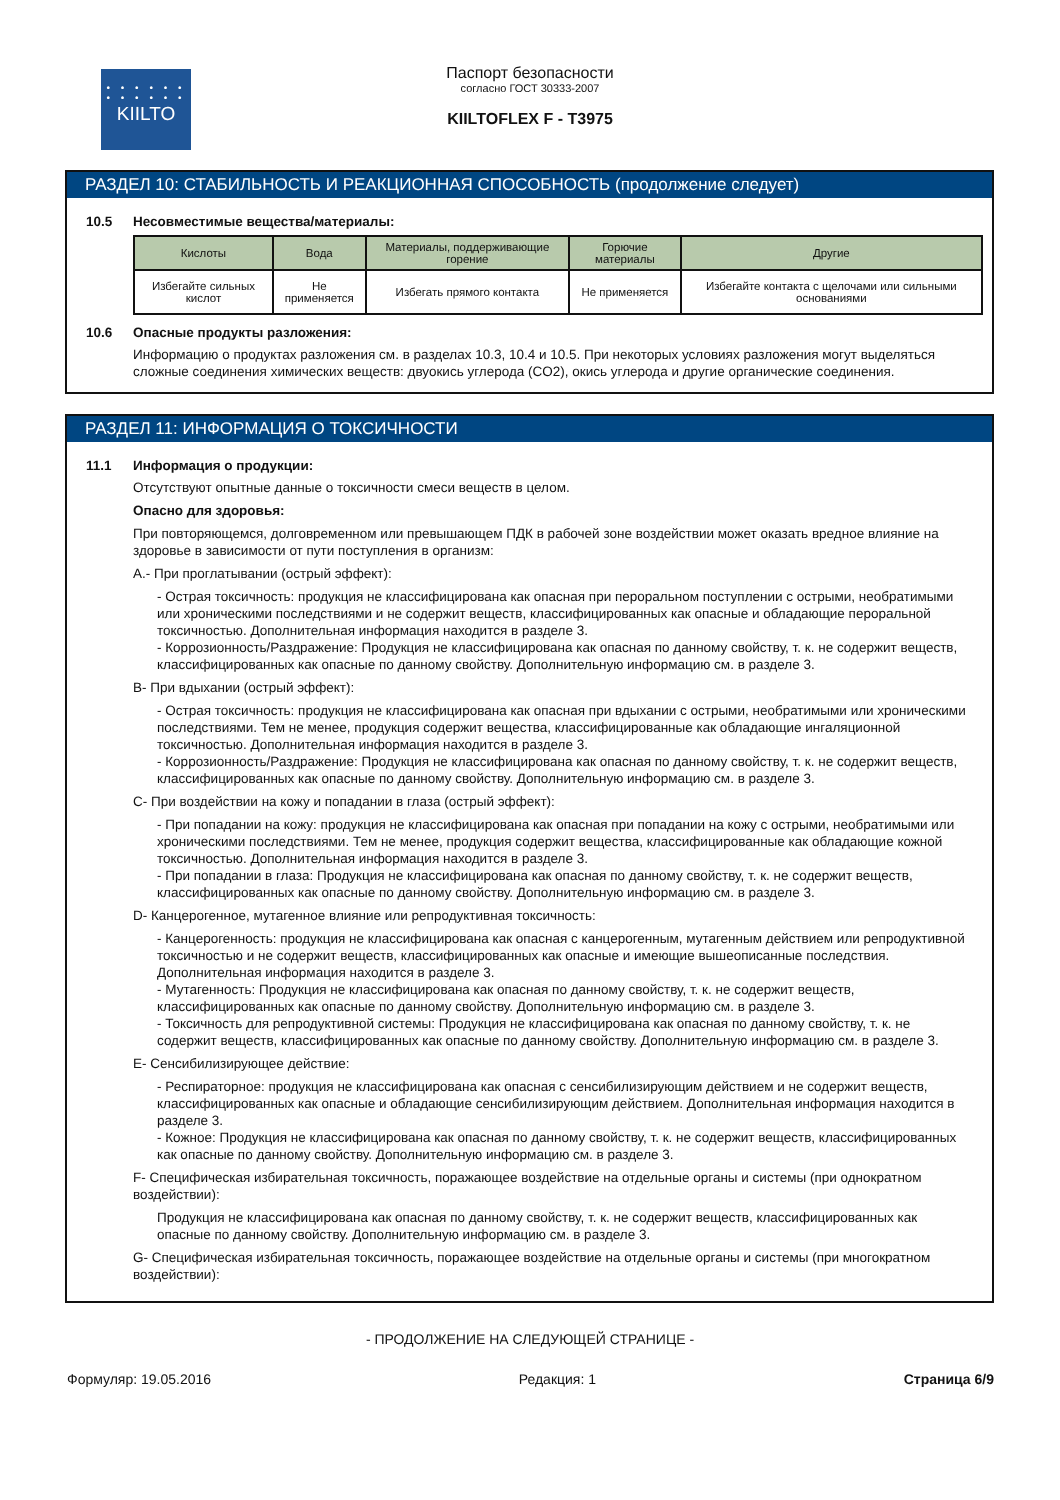• • • • • •
• • • • • •
KIILTO
Паспорт безопасности
согласно ГОСТ 30333-2007
KIILTOFLEX F - T3975
РАЗДЕЛ 10: СТАБИЛЬНОСТЬ И РЕАКЦИОННАЯ СПОСОБНОСТЬ (продолжение следует)
10.5 Несовместимые вещества/материалы:
| Кислоты | Вода | Материалы, поддерживающие горение | Горючие материалы | Другие |
| --- | --- | --- | --- | --- |
| Избегайте сильных кислот | Не применяется | Избегать прямого контакта | Не применяется | Избегайте контакта с щелочами или сильными основаниями |
10.6 Опасные продукты разложения:
Информацию о продуктах разложения см. в разделах 10.3, 10.4 и 10.5. При некоторых условиях разложения могут выделяться сложные соединения химических веществ: двуокись углерода (CO2), окись углерода и другие органические соединения.
РАЗДЕЛ 11: ИНФОРМАЦИЯ О ТОКСИЧНОСТИ
11.1 Информация о продукции:
Отсутствуют опытные данные о токсичности смеси веществ в целом.
Опасно для здоровья:
При повторяющемся, долговременном или превышающем ПДК в рабочей зоне воздействии может оказать вредное влияние на здоровье в зависимости от пути поступления в организм:
A.- При проглатывании (острый эффект):
- Острая токсичность: продукция не классифицирована как опасная при пероральном поступлении с острыми, необратимыми или хроническими последствиями и не содержит веществ, классифицированных как опасные и обладающие пероральной токсичностью. Дополнительная информация находится в разделе 3.
- Коррозионность/Раздражение: Продукция не классифицирована как опасная по данному свойству, т. к. не содержит веществ, классифицированных как опасные по данному свойству. Дополнительную информацию см. в разделе 3.
B- При вдыхании (острый эффект):
- Острая токсичность: продукция не классифицирована как опасная при вдыхании с острыми, необратимыми или хроническими последствиями. Тем не менее, продукция содержит вещества, классифицированные как обладающие ингаляционной токсичностью. Дополнительная информация находится в разделе 3.
- Коррозионность/Раздражение: Продукция не классифицирована как опасная по данному свойству, т. к. не содержит веществ, классифицированных как опасные по данному свойству. Дополнительную информацию см. в разделе 3.
C- При воздействии на кожу и попадании в глаза (острый эффект):
- При попадании на кожу: продукция не классифицирована как опасная при попадании на кожу с острыми, необратимыми или хроническими последствиями. Тем не менее, продукция содержит вещества, классифицированные как обладающие кожной токсичностью. Дополнительная информация находится в разделе 3.
- При попадании в глаза: Продукция не классифицирована как опасная по данному свойству, т. к. не содержит веществ, классифицированных как опасные по данному свойству. Дополнительную информацию см. в разделе 3.
D- Канцерогенное, мутагенное влияние или репродуктивная токсичность:
- Канцерогенность: продукция не классифицирована как опасная с канцерогенным, мутагенным действием или репродуктивной токсичностью и не содержит веществ, классифицированных как опасные и имеющие вышеописанные последствия. Дополнительная информация находится в разделе 3.
- Мутагенность: Продукция не классифицирована как опасная по данному свойству, т. к. не содержит веществ, классифицированных как опасные по данному свойству. Дополнительную информацию см. в разделе 3.
- Токсичность для репродуктивной системы: Продукция не классифицирована как опасная по данному свойству, т. к. не содержит веществ, классифицированных как опасные по данному свойству. Дополнительную информацию см. в разделе 3.
E- Сенсибилизирующее действие:
- Респираторное: продукция не классифицирована как опасная с сенсибилизирующим действием и не содержит веществ, классифицированных как опасные и обладающие сенсибилизирующим действием. Дополнительная информация находится в разделе 3.
- Кожное: Продукция не классифицирована как опасная по данному свойству, т. к. не содержит веществ, классифицированных как опасные по данному свойству. Дополнительную информацию см. в разделе 3.
F- Специфическая избирательная токсичность, поражающее воздействие на отдельные органы и системы (при однократном воздействии):
Продукция не классифицирована как опасная по данному свойству, т. к. не содержит веществ, классифицированных как опасные по данному свойству. Дополнительную информацию см. в разделе 3.
G- Специфическая избирательная токсичность, поражающее воздействие на отдельные органы и системы (при многократном воздействии):
- ПРОДОЛЖЕНИЕ НА СЛЕДУЮЩЕЙ СТРАНИЦЕ -
Формуляр: 19.05.2016 Редакция: 1 Страница 6/9